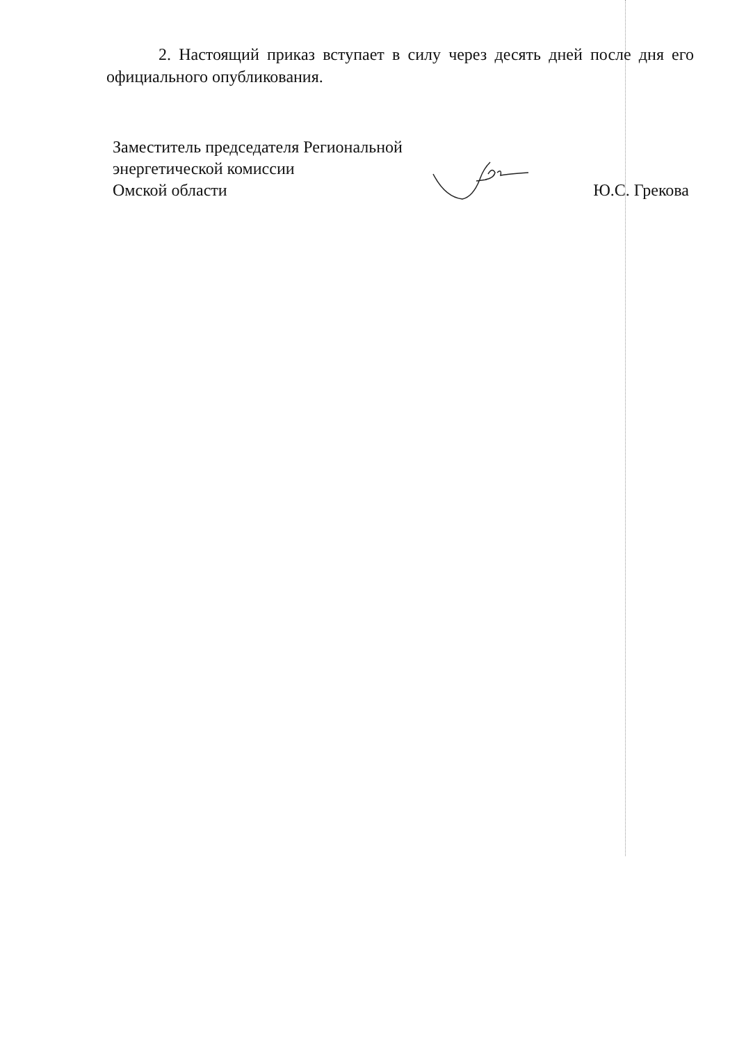2. Настоящий приказ вступает в силу через десять дней после дня его официального опубликования.
Заместитель председателя Региональной
энергетической комиссии
Омской области
Ю.С. Грекова